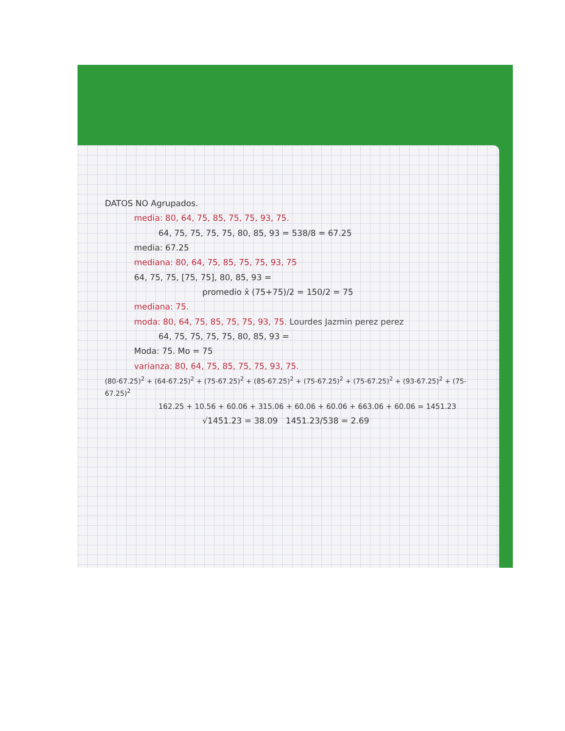DATOS NO Agrupados.
media: 80, 64, 75, 85, 75, 75, 93, 75.
64, 75, 75, 75, 75, 80, 85, 93 = 538/8 = 67.25
media: 67.25
mediana: 80, 64, 75, 85, 75, 75, 93, 75
64, 75, 75, [75, 75], 80, 85, 93 =
promedio x̄ (75+75)/2 = 150/2 = 75
mediana: 75.
moda: 80, 64, 75, 85, 75, 75, 93, 75. Lourdes Jazmin perez perez
64, 75, 75, 75, 75, 80, 85, 93 =
Moda: 75. Mo = 75
varianza: 80, 64, 75, 85, 75, 75, 93, 75.
(80-67.25)<sup>2</sup> + (64-67.25)<sup>2</sup> + (75-67.25)<sup>2</sup> + (85-67.25)<sup>2</sup> + (75-67.25)<sup>2</sup> + (75-67.25)<sup>2</sup> + (93-67.25)<sup>2</sup> + (75-67.25)<sup>2</sup>
162.25 + 10.56 + 60.06 + 315.06 + 60.06 + 60.06 + 663.06 + 60.06 = 1451.23
√1451.23 = 38.09 1451.23/538 = 2.69